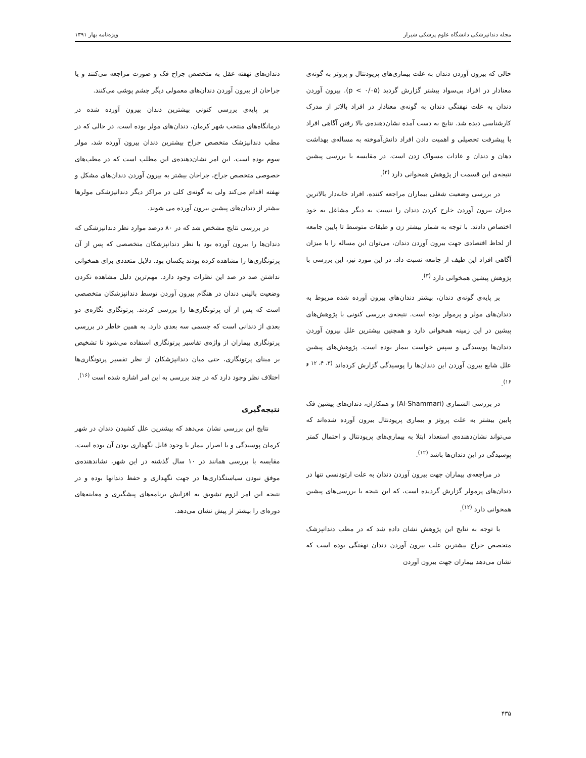مجله دندانپزشکی دانشگاه علوم پزشکی شیراز ویژه‌نامه بهار ۱۳۹۱
حالی که بیرون آوردن دندان به علت بیماری‌های پریودنتال و پروتز به گونه‌ی معنادار در افراد بی‌سواد بیشتر گزارش گردید (p < ۰/۰۵). بیرون آوردن دندان به علت نهفتگی دندان به گونه‌ی معنادار در افراد بالاتر از مدرک کارشناسی دیده شد. نتایج به دست آمده نشان‌دهنده‌ی بالا رفتن آگاهی افراد با پیشرفت تحصیلی و اهمیت دادن افراد دانش‌آموخته به مساله‌ی بهداشت دهان و دندان و عادات مسواک زدن است. در مقایسه با بررسی پیشین نتیجه‌ی این قسمت از پژوهش همخوانی دارد <sup>(۳)</sup>.
در بررسی وضعیت شغلی بیماران مراجعه کننده، افراد خانه‌دار بالاترین میزان بیرون آوردن خارج کردن دندان را نسبت به دیگر مشاغل به خود اختصاص دادند. با توجه به شمار بیشتر زن و طبقات متوسط تا پایین جامعه از لحاظ اقتصادی جهت بیرون آوردن دندان، می‌توان این مساله را با میزان آگاهی افراد این طیف از جامعه نسبت داد. در این مورد نیز، این بررسی با پژوهش پیشین همخوانی دارد <sup>(۳)</sup>.
بر پایه‌ی گونه‌ی دندان، بیشتر دندان‌های بیرون آورده شده مربوط به دندان‌های مولر و پرمولر بوده است. نتیجه‌ی بررسی کنونی با پژوهش‌های پیشین در این زمینه همخوانی دارد و همچنین بیشترین علل بیرون آوردن دندان‌ها پوسیدگی و سپس خواست بیمار بوده است. پژوهش‌های پیشین علل شایع بیرون آوردن این دندان‌ها را پوسیدگی گزارش کرده‌اند <sup>(۳، ۴، ۱۲ و ۱۶)</sup>.
در بررسی الشماری (Al-Shammari) و همکاران، دندان‌های پیشین فک پایین بیشتر به علت پروتز و بیماری پریودنتال بیرون آورده شده‌اند که می‌تواند نشان‌دهنده‌ی استعداد ابتلا به بیماری‌های پریودنتال و احتمال کمتر پوسیدگی در این دندان‌ها باشد <sup>(۱۲)</sup>.
در مراجعه‌ی بیماران جهت بیرون آوردن دندان به علت ارتودنسی تنها در دندان‌های پرمولر گزارش گردیده است، که این نتیجه با بررسی‌های پیشین همخوانی دارد <sup>(۱۲)</sup>.
با توجه به نتایج این پژوهش نشان داده شد که در مطب دندانپزشک متخصص جراح بیشترین علت بیرون آوردن دندان نهفتگی بوده است که نشان می‌دهد بیماران جهت بیرون آوردن
دندان‌های نهفته عقل به متخصص جراح فک و صورت مراجعه می‌کنند و یا جراحان از بیرون آوردن دندان‌های معمولی دیگر چشم پوشی می‌کنند.
بر پایه‌ی بررسی کنونی بیشترین دندان بیرون آورده شده در درمانگاه‌های منتخب شهر کرمان، دندان‌های مولر بوده است. در حالی که در مطب دندانپزشک متخصص جراح بیشترین دندان بیرون آورده شد، مولر سوم بوده است. این امر نشان‌دهنده‌ی این مطلب است که در مطب‌های خصوصی متخصص جراح، جراحان بیشتر به بیرون آوردن دندان‌های مشکل و نهفته اقدام می‌کند ولی به گونه‌ی کلی در مراکز دیگر دندانپزشکی مولرها بیشتر از دندان‌های پیشین بیرون آورده می شوند.
در بررسی نتایج مشخص شد که در ۸۰ درصد موارد نظر دندانپزشکی که دندان‌ها را بیرون آورده بود با نظر دندانپزشکان متخصصی که پس از آن پرتونگاری‌ها را مشاهده کرده بودند یکسان بود. دلایل متعددی برای همخوانی نداشتن صد در صد این نظرات وجود دارد. مهم‌ترین دلیل مشاهده نکردن وضعیت بالینی دندان در هنگام بیرون آوردن توسط دندانپزشکان متخصصی است که پس از آن پرتونگاری‌ها را بررسی کردند. پرتونگاری نگاره‌ی دو بعدی از دندانی است که جسمی سه بعدی دارد. به همین خاطر در بررسی پرتونگاری بیماران از واژه‌ی تفاسیر پرتونگاری استفاده می‌شود تا تشخیص بر مبنای پرتونگاری، حتی میان دندانپزشکان از نظر تفسیر پرتونگاری‌ها اختلاف نظر وجود دارد که در چند بررسی به این امر اشاره شده است <sup>(۱۶)</sup>.
نتیجه‌گیری
نتایج این بررسی نشان می‌دهد که بیشترین علل کشیدن دندان در شهر کرمان پوسیدگی و یا اصرار بیمار با وجود قابل نگهداری بودن آن بوده است. مقایسه با بررسی همانند در ۱۰ سال گذشته در این شهر، نشاندهنده‌ی موفق نبودن سیاستگذاری‌ها در جهت نگهداری و حفظ دندانها بوده و در نتیجه این امر لزوم تشویق به افزایش برنامه‌های پیشگیری و معاینه‌های دوره‌ای را بیشتر از پیش نشان می‌دهد.
۴۳۵